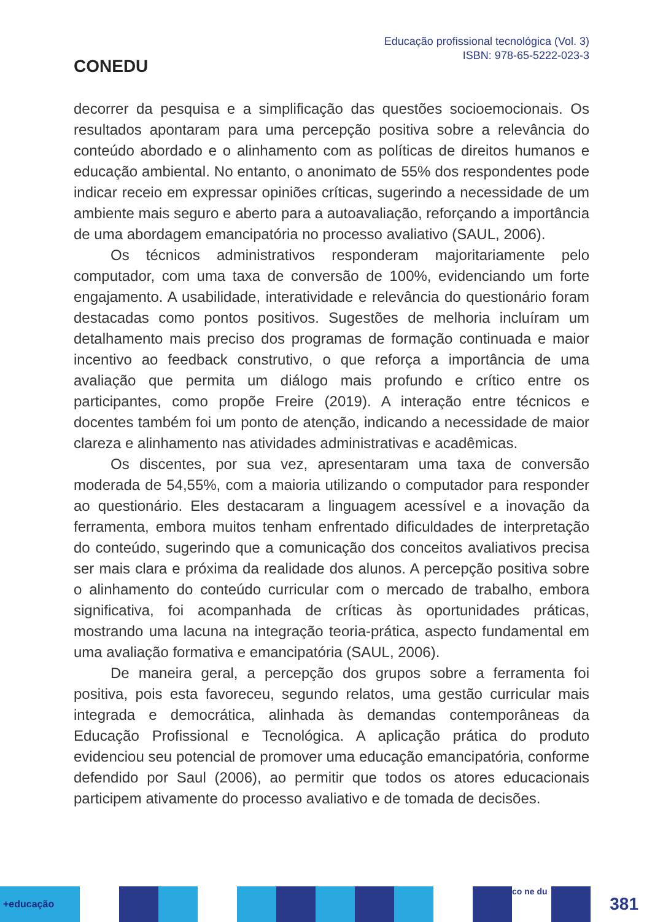CONEDU
Educação profissional tecnológica (Vol. 3)
ISBN: 978-65-5222-023-3
decorrer da pesquisa e a simplificação das questões socioemocionais. Os resultados apontaram para uma percepção positiva sobre a relevância do conteúdo abordado e o alinhamento com as políticas de direitos humanos e educação ambiental. No entanto, o anonimato de 55% dos respondentes pode indicar receio em expressar opiniões críticas, sugerindo a necessidade de um ambiente mais seguro e aberto para a autoavaliação, reforçando a importância de uma abordagem emancipatória no processo avaliativo (SAUL, 2006).
Os técnicos administrativos responderam majoritariamente pelo computador, com uma taxa de conversão de 100%, evidenciando um forte engajamento. A usabilidade, interatividade e relevância do questionário foram destacadas como pontos positivos. Sugestões de melhoria incluíram um detalhamento mais preciso dos programas de formação continuada e maior incentivo ao feedback construtivo, o que reforça a importância de uma avaliação que permita um diálogo mais profundo e crítico entre os participantes, como propõe Freire (2019). A interação entre técnicos e docentes também foi um ponto de atenção, indicando a necessidade de maior clareza e alinhamento nas atividades administrativas e acadêmicas.
Os discentes, por sua vez, apresentaram uma taxa de conversão moderada de 54,55%, com a maioria utilizando o computador para responder ao questionário. Eles destacaram a linguagem acessível e a inovação da ferramenta, embora muitos tenham enfrentado dificuldades de interpretação do conteúdo, sugerindo que a comunicação dos conceitos avaliativos precisa ser mais clara e próxima da realidade dos alunos. A percepção positiva sobre o alinhamento do conteúdo curricular com o mercado de trabalho, embora significativa, foi acompanhada de críticas às oportunidades práticas, mostrando uma lacuna na integração teoria-prática, aspecto fundamental em uma avaliação formativa e emancipatória (SAUL, 2006).
De maneira geral, a percepção dos grupos sobre a ferramenta foi positiva, pois esta favoreceu, segundo relatos, uma gestão curricular mais integrada e democrática, alinhada às demandas contemporâneas da Educação Profissional e Tecnológica. A aplicação prática do produto evidenciou seu potencial de promover uma educação emancipatória, conforme defendido por Saul (2006), ao permitir que todos os atores educacionais participem ativamente do processo avaliativo e de tomada de decisões.
+educação
co ne du
381